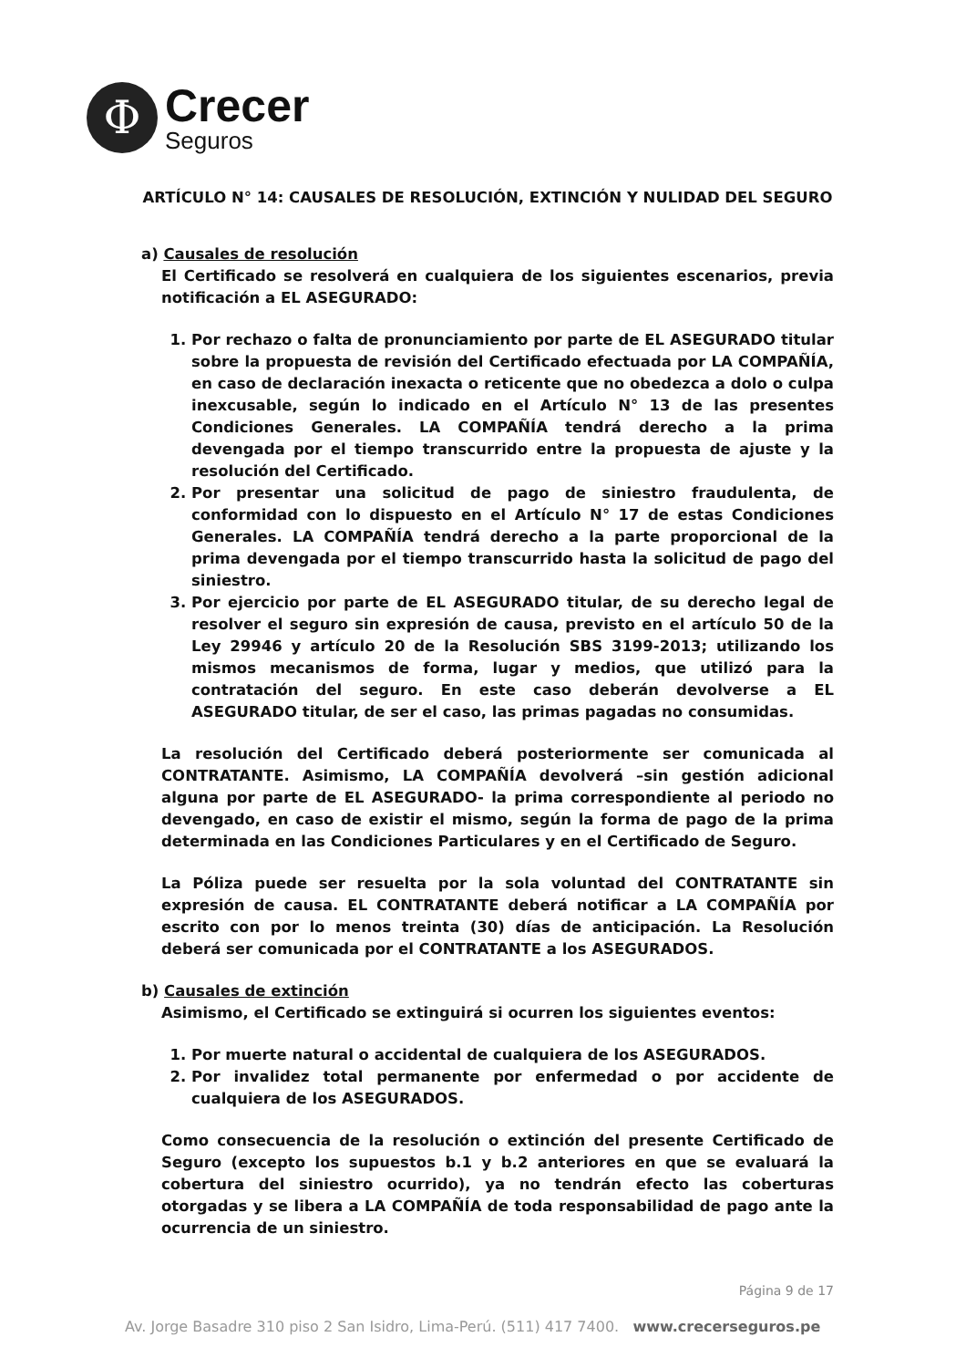Φ
Crecer
Seguros
ARTÍCULO N° 14: CAUSALES DE RESOLUCIÓN, EXTINCIÓN Y NULIDAD DEL SEGURO
a) Causales de resolución
El Certificado se resolverá en cualquiera de los siguientes escenarios, previa notificación a EL ASEGURADO:
1. Por rechazo o falta de pronunciamiento por parte de EL ASEGURADO titular sobre la propuesta de revisión del Certificado efectuada por LA COMPAÑÍA, en caso de declaración inexacta o reticente que no obedezca a dolo o culpa inexcusable, según lo indicado en el Artículo N° 13 de las presentes Condiciones Generales. LA COMPAÑÍA tendrá derecho a la prima devengada por el tiempo transcurrido entre la propuesta de ajuste y la resolución del Certificado.
2. Por presentar una solicitud de pago de siniestro fraudulenta, de conformidad con lo dispuesto en el Artículo N° 17 de estas Condiciones Generales. LA COMPAÑÍA tendrá derecho a la parte proporcional de la prima devengada por el tiempo transcurrido hasta la solicitud de pago del siniestro.
3. Por ejercicio por parte de EL ASEGURADO titular, de su derecho legal de resolver el seguro sin expresión de causa, previsto en el artículo 50 de la Ley 29946 y artículo 20 de la Resolución SBS 3199-2013; utilizando los mismos mecanismos de forma, lugar y medios, que utilizó para la contratación del seguro. En este caso deberán devolverse a EL ASEGURADO titular, de ser el caso, las primas pagadas no consumidas.
La resolución del Certificado deberá posteriormente ser comunicada al CONTRATANTE. Asimismo, LA COMPAÑÍA devolverá –sin gestión adicional alguna por parte de EL ASEGURADO- la prima correspondiente al periodo no devengado, en caso de existir el mismo, según la forma de pago de la prima determinada en las Condiciones Particulares y en el Certificado de Seguro.
La Póliza puede ser resuelta por la sola voluntad del CONTRATANTE sin expresión de causa. EL CONTRATANTE deberá notificar a LA COMPAÑÍA por escrito con por lo menos treinta (30) días de anticipación. La Resolución deberá ser comunicada por el CONTRATANTE a los ASEGURADOS.
b) Causales de extinción
Asimismo, el Certificado se extinguirá si ocurren los siguientes eventos:
1. Por muerte natural o accidental de cualquiera de los ASEGURADOS.
2. Por invalidez total permanente por enfermedad o por accidente de cualquiera de los ASEGURADOS.
Como consecuencia de la resolución o extinción del presente Certificado de Seguro (excepto los supuestos b.1 y b.2 anteriores en que se evaluará la cobertura del siniestro ocurrido), ya no tendrán efecto las coberturas otorgadas y se libera a LA COMPAÑÍA de toda responsabilidad de pago ante la ocurrencia de un siniestro.
Página 9 de 17
Av. Jorge Basadre 310 piso 2 San Isidro, Lima-Perú. (511) 417 7400. www.crecerseguros.pe